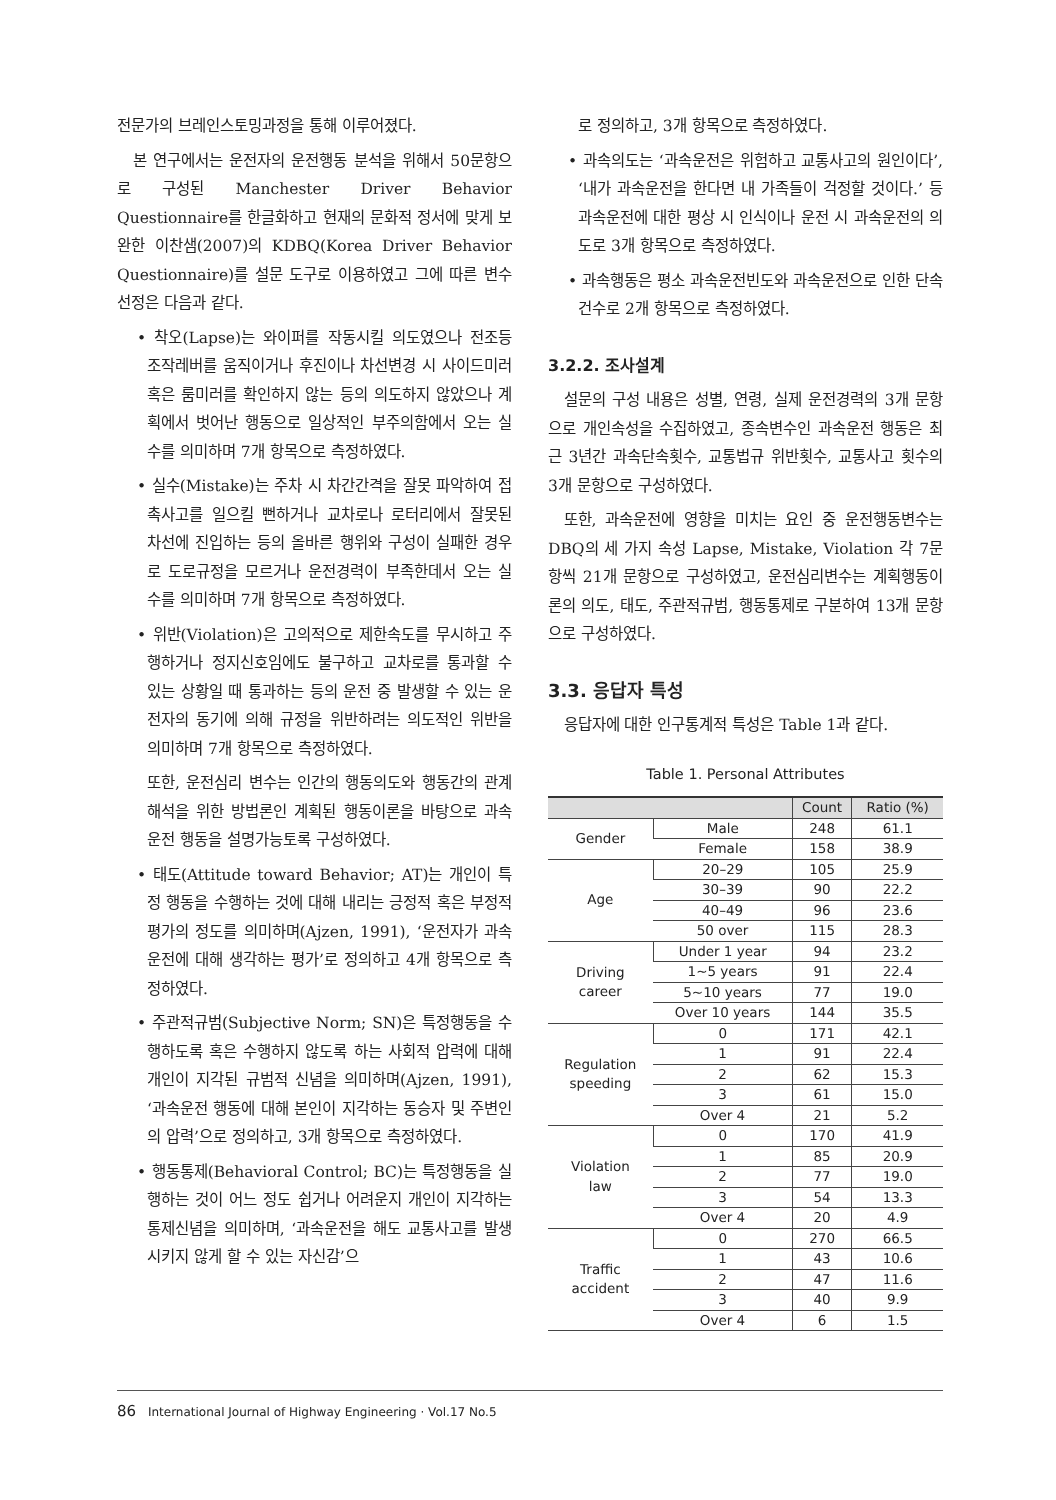전문가의 브레인스토밍과정을 통해 이루어졌다.
본 연구에서는 운전자의 운전행동 분석을 위해서 50문항으로 구성된 Manchester Driver Behavior Questionnaire를 한글화하고 현재의 문화적 정서에 맞게 보완한 이찬샘(2007)의 KDBQ(Korea Driver Behavior Questionnaire)를 설문 도구로 이용하였고 그에 따른 변수 선정은 다음과 같다.
• 착오(Lapse)는 와이퍼를 작동시킬 의도였으나 전조등 조작레버를 움직이거나 후진이나 차선변경 시 사이드미러 혹은 룸미러를 확인하지 않는 등의 의도하지 않았으나 계획에서 벗어난 행동으로 일상적인 부주의함에서 오는 실수를 의미하며 7개 항목으로 측정하였다.
• 실수(Mistake)는 주차 시 차간간격을 잘못 파악하여 접촉사고를 일으킬 뻔하거나 교차로나 로터리에서 잘못된 차선에 진입하는 등의 올바른 행위와 구성이 실패한 경우로 도로규정을 모르거나 운전경력이 부족한데서 오는 실수를 의미하며 7개 항목으로 측정하였다.
• 위반(Violation)은 고의적으로 제한속도를 무시하고 주행하거나 정지신호임에도 불구하고 교차로를 통과할 수 있는 상황일 때 통과하는 등의 운전 중 발생할 수 있는 운전자의 동기에 의해 규정을 위반하려는 의도적인 위반을 의미하며 7개 항목으로 측정하였다.
또한, 운전심리 변수는 인간의 행동의도와 행동간의 관계해석을 위한 방법론인 계획된 행동이론을 바탕으로 과속운전 행동을 설명가능토록 구성하였다.
• 태도(Attitude toward Behavior; AT)는 개인이 특정 행동을 수행하는 것에 대해 내리는 긍정적 혹은 부정적 평가의 정도를 의미하며(Ajzen, 1991), ‘운전자가 과속운전에 대해 생각하는 평가’로 정의하고 4개 항목으로 측정하였다.
• 주관적규범(Subjective Norm; SN)은 특정행동을 수행하도록 혹은 수행하지 않도록 하는 사회적 압력에 대해 개인이 지각된 규범적 신념을 의미하며(Ajzen, 1991), ‘과속운전 행동에 대해 본인이 지각하는 동승자 및 주변인의 압력’으로 정의하고, 3개 항목으로 측정하였다.
• 행동통제(Behavioral Control; BC)는 특정행동을 실행하는 것이 어느 정도 쉽거나 어려운지 개인이 지각하는 통제신념을 의미하며, ‘과속운전을 해도 교통사고를 발생시키지 않게 할 수 있는 자신감’으
로 정의하고, 3개 항목으로 측정하였다.
• 과속의도는 ‘과속운전은 위험하고 교통사고의 원인이다’, ‘내가 과속운전을 한다면 내 가족들이 걱정할 것이다.’ 등 과속운전에 대한 평상 시 인식이나 운전 시 과속운전의 의도로 3개 항목으로 측정하였다.
• 과속행동은 평소 과속운전빈도와 과속운전으로 인한 단속건수로 2개 항목으로 측정하였다.
3.2.2. 조사설계
설문의 구성 내용은 성별, 연령, 실제 운전경력의 3개 문항으로 개인속성을 수집하였고, 종속변수인 과속운전 행동은 최근 3년간 과속단속횟수, 교통법규 위반횟수, 교통사고 횟수의 3개 문항으로 구성하였다.
또한, 과속운전에 영향을 미치는 요인 중 운전행동변수는 DBQ의 세 가지 속성 Lapse, Mistake, Violation 각 7문항씩 21개 문항으로 구성하였고, 운전심리변수는 계획행동이론의 의도, 태도, 주관적규범, 행동통제로 구분하여 13개 문항으로 구성하였다.
3.3. 응답자 특성
응답자에 대한 인구통계적 특성은 Table 1과 같다.
Table 1. Personal Attributes
| | | Count | Ratio (%) |
| --- | --- | --- | --- |
| Gender | Male | 248 | 61.1 |
| | Female | 158 | 38.9 |
| Age | 20–29 | 105 | 25.9 |
| | 30–39 | 90 | 22.2 |
| | 40–49 | 96 | 23.6 |
| | 50 over | 115 | 28.3 |
| Driving career | Under 1 year | 94 | 23.2 |
| | 1~5 years | 91 | 22.4 |
| | 5~10 years | 77 | 19.0 |
| | Over 10 years | 144 | 35.5 |
| Regulation speeding | 0 | 171 | 42.1 |
| | 1 | 91 | 22.4 |
| | 2 | 62 | 15.3 |
| | 3 | 61 | 15.0 |
| | Over 4 | 21 | 5.2 |
| Violation law | 0 | 170 | 41.9 |
| | 1 | 85 | 20.9 |
| | 2 | 77 | 19.0 |
| | 3 | 54 | 13.3 |
| | Over 4 | 20 | 4.9 |
| Traffic accident | 0 | 270 | 66.5 |
| | 1 | 43 | 10.6 |
| | 2 | 47 | 11.6 |
| | 3 | 40 | 9.9 |
| | Over 4 | 6 | 1.5 |
86 International Journal of Highway Engineering · Vol.17 No.5